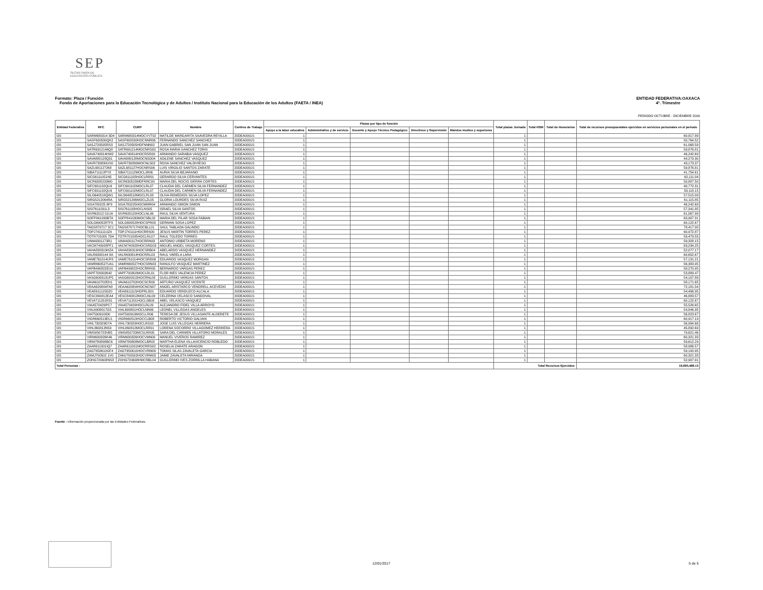SEP
SECRETARÍA DE
EDUCACIÓN PÚBLICA
ENTIDAD FEDERATIVA:OAXACA
4°. Trimestre
Formato: Plaza / Función
Fondo de Aportaciones para la Educación Tecnológica y de Adultos / Instituto Nacional para la Educación de los Adultos (FAETA / INEA)
PERIODO OCTUBRE - DICIEMBRE 2016
| Entidad Federativa | RFC | CURP | Nombre | Centros de Trabajo | Plazas por tipo de función | | | | | Total plazas Jornada | Total HSM | Total de Honorarios | Total de recursos presupuestales ejercidos en servicios personales en el periodo |
| --- | --- | --- | --- | --- | --- | --- | --- | --- | --- | --- | --- | --- | --- |
| | | | | | Apoyo a la labor educativa | Administrativo y de servicio | Docente y Apoyo Técnico Pedagógico | Directivos y Supervisión | Mandos medios y superiores | | | | |
| I20 | SARM680314 3D4 | SARM680314MOCVVT02 | MATILDE MARGARITA SAAVEDRA REVILLA | 20DEA0001S | 1 | | | | | 1 | | | 60,817.89 |
| I20 | SASF600530QK2 | SASF600530HOCNNR06 | FERNANDO SANCHEZ SANCHEZ | 20DEA0001S | 1 | | | | | 1 | | | 50,764.52 |
| I20 | SASJ720505RS3 | SASJ720505HDFNNN02 | JUAN GABRIEL SAN JUAN SAN JUAN | 20DEA0001S | 1 | | | | | 1 | | | 61,068.59 |
| I20 | SATR6912146Q8 | SATR691214MOCNRS00 | ROSA MARIA SANCHEZ TORIS | 20DEA0001S | 1 | | | | | 1 | | | 59,876.81 |
| I20 | SAVA740814HW2 | SAVA740814HOCRSR09 | ARMANDO SARABIA VASQUEZ | 20DEA0001S | 1 | | | | | 1 | | | 46,242.69 |
| I20 | SAVA880128Q31 | SAVA880128MOCNSD04 | ADILENE SANCHEZ VASQUEZ | 20DEA0001S | 1 | | | | | 1 | | | 44,279.30 |
| I20 | SAVR730830US0 | SAVR730830MOCNLS02 | ROSA SANCHEZ VALDIVIESO | 20DEA0001S | 1 | | | | | 1 | | | 43,173.37 |
| I20 | SAZL681127268 | SAZL681127HOCNRS06 | LUIS VIRGILIO SANTOS ZARATE | 20DEA0001S | 1 | | | | | 1 | | | 59,876.81 |
| I20 | SIBA711112PY8 | SIBA711112MOCLJR06 | AURIA SILVA BEJARANO | 20DEA0001S | 1 | | | | | 1 | | | 41,754.61 |
| I20 | SICG6111051N5 | SICG611105HOCLRR01 | GERARDO SILVA CERVANTES | 20DEA0001S | 1 | | | | | 1 | | | 62,111.04 |
| I20 | SICR6305233M0 | SICR630523MDFRRC00 | MARIA DEL ROCIO SIERRA CORTES | 20DEA0001S | 1 | | | | | 1 | | | 50,807.50 |
| I20 | SIFC681102QU9 | SIFC691102MOCLRL07 | CLAUDIA DEL CARMEN SILVA FERNANDEZ | 20DEA0001S | 1 | | | | | 1 | | | 40,772.31 |
| I20 | SIFC691102QU9 | SIFC691102MOCLRL07 | CLAUDIA DEL CARMEN SILVA FERNANDEZ | 20DEA0001S | 1 | | | | | 1 | | | 33,118.15 |
| I20 | SILO640518QW1 | SILO640518MOCLPL03 | OLIVA REMEDIOS SILVA LOPEZ | 20DEA0001S | 1 | | | | | 1 | | | 57,515.09 |
| I20 | SIRG5212064RA | SIRG521206MOCLZL05 | GLORIA LOURDES SILVA RUIZ | 20DEA0001S | 1 | | | | | 1 | | | 61,115.85 |
| I20 | SISA780225 6P3 | SISA780225HOCMMR04 | ARMANDO SIMON SIMON | 20DEA0001S | 1 | | | | | 1 | | | 46,242.69 |
| I20 | SISI7611031L3 | SISI761103HOCLNS05 | ISRAEL SILVA SANTOS | 20DEA0001S | 1 | | | | | 1 | | | 57,341.85 |
| I20 | SIVR62012 01UA | SIVR620120HOCLNL06 | RAUL SILVA VENTURA | 20DEA0001S | 1 | | | | | 1 | | | 61,067.99 |
| I20 | SOFP841030BTA | SOFP841030MOCSBL02 | MARIA DEL PILAR SOSA FABIAN | 20DEA0001S | 1 | | | | | 1 | | | 63,907.31 |
| I20 | SOLG690528TF0 | SOLG690528HOCSPR03 | GERMAN SOSA LOPEZ | 20DEA0001S | 1 | | | | | 1 | | | 60,122.67 |
| I20 | TAGS870717 2C1 | TAGS870717HOCBLL01 | SAUL TABLADA GALINDO | 20DEA0001S | 1 | | | | | 1 | | | 78,417.00 |
| I20 | TOPJ741111UZ4 | TOPJ741111HOCRRS00 | JESUS MARTIN TORRES PEREZ | 20DEA0001S | 1 | | | | | 1 | | | 60,972.87 |
| I20 | TOTR701005 7D4 | TOTR701005HOCLRL07 | RAUL TOLEDO TORRES | 20DEA0001S | 1 | | | | | 1 | | | 59,479.55 |
| I20 | UIMA6301173R1 | UIMA630117HOCRRN03 | ANTONIO URBIETA MORENO | 20DEA0001S | 1 | | | | | 1 | | | 59,328.15 |
| I20 | VACM740928PF1 | VACM740928HOCSRG03 | MIGUEL ANGEL VASQUEZ CORTES | 20DEA0001S | 1 | | | | | 1 | | | 63,234.25 |
| I20 | VAHA830319HZA | VAHA830319HOCSRB04 | ABELARDO VASQUEZ HERNANDEZ | 20DEA0001S | 1 | | | | | 1 | | | 52,077.17 |
| I20 | VALR6308144 8A | VALR630814HOCRRL03 | RAUL VARELA LARA | 20DEA0001S | 1 | | | | | 1 | | | 60,652.67 |
| I20 | VAME761014UF8 | VAME761014HOCSRD09 | EDUARDO VASQUEZ MORGAN | 20DEA0001S | 1 | | | | | 1 | | | 57,131.21 |
| I20 | VAMR660527UA1 | VAMR660527HOCSRN03 | RANULFO VASQUEZ MARTINEZ | 20DEA0001S | 1 | | | | | 1 | | | 56,383.95 |
| I20 | VAPB490822EU0 | VAPB490822HOCRRR05 | BERNARDO VARGAS PEREZ | 20DEA0001S | 1 | | | | | 1 | | | 58,270.95 |
| I20 | VAPF700302642 | VAPF700302MOCLRL01 | FLOR INES VALENCIA PEREZ | 20DEA0001S | 1 | | | | | 1 | | | 53,889.47 |
| I20 | VASG600313UP5 | VASG600313HOCRNL08 | GUILLERMO VARGAS SANTOS | 20DEA0001S | 1 | | | | | 1 | | | 54,107.89 |
| I20 | VAVA610702EH1 | VAVA610702HOCSCR00 | ARTURO VASQUEZ VICENTE | 20DEA0001S | 1 | | | | | 1 | | | 58,171.65 |
| I20 | VEAA620804FA8 | VEAA620804HOCNCN07 | ANGEL ARISTARCO VENDRELL ACEVEDO | 20DEA0001S | 1 | | | | | 1 | | | 72,181.54 |
| I20 | VEAE611115DZ0 | VEAE611115HDFRLD01 | EDUARDO VERDUZCO ALCALA | 20DEA0001S | 1 | | | | | 1 | | | 54,496.95 |
| I20 | VESC840812EA4 | VESC840812MOCLNL09 | CELERINA VELASCO SANDOVAL | 20DEA0001S | 1 | | | | | 1 | | | 46,883.57 |
| I20 | VEVA711201R31 | VEVA711201HOCLSB03 | ABEL VELASCO VASQUEZ | 20DEA0001S | 1 | | | | | 1 | | | 60,122.67 |
| I20 | VIAA570429PC7 | VIAA570429HOCLRL09 | ALEJANDRO FIDEL VILLA ARROYO | 20DEA0001S | 1 | | | | | 1 | | | 55,526.65 |
| I20 | VIAL6908017G5 | VIAL690801HOCLNN06 | LEONEL VILLEGAS ANGELES | 20DEA0001S | 1 | | | | | 1 | | | 54,846.95 |
| I20 | VIAT590910ID0 | VIAT590910MOCLLR06 | TERESA DE JESUS VILLASANTE ALDERETE | 20DEA0001S | 1 | | | | | 1 | | | 56,823.67 |
| I20 | VIGR660513EU1 | VIGR660513HOCCLB08 | ROBERTO VICTORIO GALVAN | 20DEA0001S | 1 | | | | | 1 | | | 60,917.19 |
| I20 | VIHL730329D7A | VIHL730329HOCLRS03 | JOSE LUIS VILLEGAS HERRERA | 20DEA0001S | 1 | | | | | 1 | | | 56,994.66 |
| I20 | VIHL860812N59 | VIHL860812MOCLRR01 | LORENA SOCORRO VILLAGOMEZ HERRERA | 20DEA0001S | 1 | | | | | 1 | | | 45,892.69 |
| I20 | VIMS850723VB5 | VIMS850723MCSLRR05 | SARA DEL CARMEN VILLATORO MORALES | 20DEA0001S | 1 | | | | | 1 | | | 79,621.46 |
| I20 | VIRM630326K46 | VIRM630326HOCVMN00 | MANUEL VIVEROS RAMIREZ | 20DEA0001S | 1 | | | | | 1 | | | 60,321.33 |
| I20 | VIRM780808BC6 | VIRM780808MOCLBR02 | MARTHA ELENA VILLAVICENCIO ROBLEDO | 20DEA0001S | 1 | | | | | 1 | | | 59,612.29 |
| I20 | ZAAR611001IQ7 | ZAAR611001MOCRRS02 | ROSELIA ZARATE ARAGON | 20DEA0001S | 1 | | | | | 1 | | | 58,986.57 |
| I20 | ZAGT650610GF4 | ZAGT650610HOCVRM00 | TOMAS SILAS ZAVALETA GARCIA | 20DEA0001S | 1 | | | | | 1 | | | 59,100.95 |
| I20 | ZAMJ700502 1V0 | ZAMJ700502HOCVRM03 | JAIME ZAVALETA MIRANDA | 20DEA0001S | 1 | | | | | 1 | | | 60,321.33 |
| I20 | ZOHG720608NS8 | ZOHG720608HMCRBL04 | GUILLERMO IVES ZORRILLA HABANA | 20DEA0001S | 1 | | | | | 1 | | | 52,907.91 |
| Total Personas : | | | | | | | | | | Total Recursos Ejercidos: | | | 19,690,468.13 |
Fuente : Información proporcionada por las Entidades Federativas.
12/01/2017 5 de 5